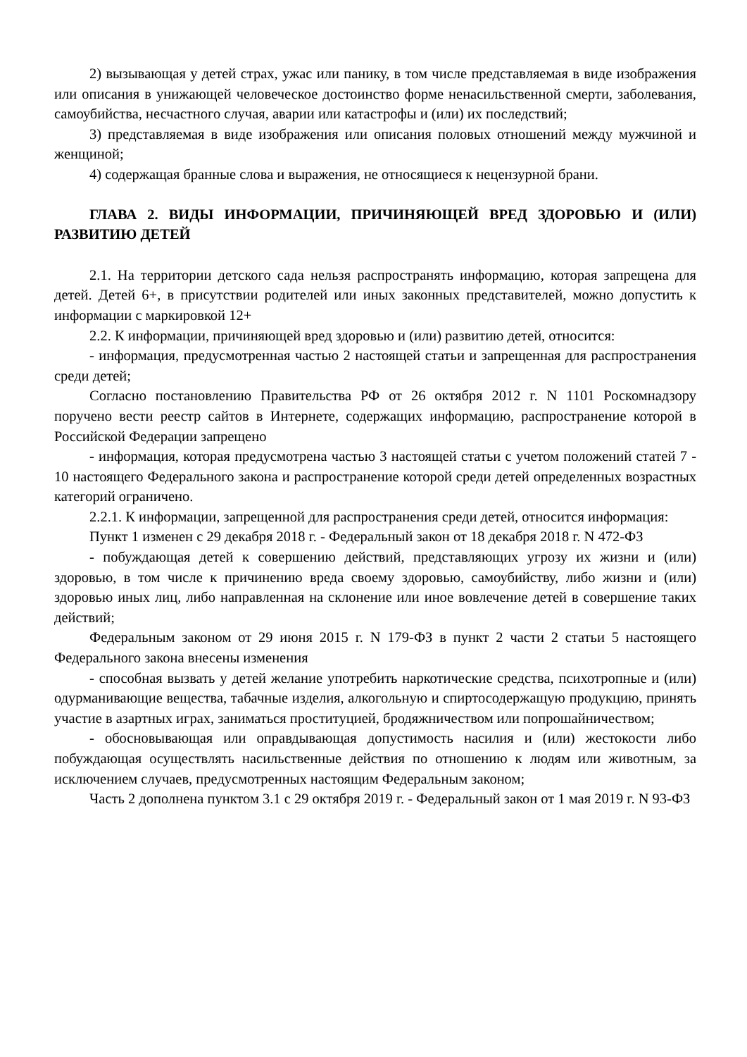2) вызывающая у детей страх, ужас или панику, в том числе представляемая в виде изображения или описания в унижающей человеческое достоинство форме ненасильственной смерти, заболевания, самоубийства, несчастного случая, аварии или катастрофы и (или) их последствий;
3) представляемая в виде изображения или описания половых отношений между мужчиной и женщиной;
4) содержащая бранные слова и выражения, не относящиеся к нецензурной брани.
ГЛАВА 2. ВИДЫ ИНФОРМАЦИИ, ПРИЧИНЯЮЩЕЙ ВРЕД ЗДОРОВЬЮ И (ИЛИ) РАЗВИТИЮ ДЕТЕЙ
2.1. На территории детского сада нельзя распространять информацию, которая запрещена для детей. Детей 6+, в присутствии родителей или иных законных представителей, можно допустить к информации с маркировкой 12+
2.2. К информации, причиняющей вред здоровью и (или) развитию детей, относится:
- информация, предусмотренная частью 2 настоящей статьи и запрещенная для распространения среди детей;
Согласно постановлению Правительства РФ от 26 октября 2012 г. N 1101 Роскомнадзору поручено вести реестр сайтов в Интернете, содержащих информацию, распространение которой в Российской Федерации запрещено
- информация, которая предусмотрена частью 3 настоящей статьи с учетом положений статей 7 - 10 настоящего Федерального закона и распространение которой среди детей определенных возрастных категорий ограничено.
2.2.1. К информации, запрещенной для распространения среди детей, относится информация:
Пункт 1 изменен с 29 декабря 2018 г. - Федеральный закон от 18 декабря 2018 г. N 472-ФЗ
- побуждающая детей к совершению действий, представляющих угрозу их жизни и (или) здоровью, в том числе к причинению вреда своему здоровью, самоубийству, либо жизни и (или) здоровью иных лиц, либо направленная на склонение или иное вовлечение детей в совершение таких действий;
Федеральным законом от 29 июня 2015 г. N 179-ФЗ в пункт 2 части 2 статьи 5 настоящего Федерального закона внесены изменения
- способная вызвать у детей желание употребить наркотические средства, психотропные и (или) одурманивающие вещества, табачные изделия, алкогольную и спиртосодержащую продукцию, принять участие в азартных играх, заниматься проституцией, бродяжничеством или попрошайничеством;
- обосновывающая или оправдывающая допустимость насилия и (или) жестокости либо побуждающая осуществлять насильственные действия по отношению к людям или животным, за исключением случаев, предусмотренных настоящим Федеральным законом;
Часть 2 дополнена пунктом 3.1 с 29 октября 2019 г. - Федеральный закон от 1 мая 2019 г. N 93-ФЗ